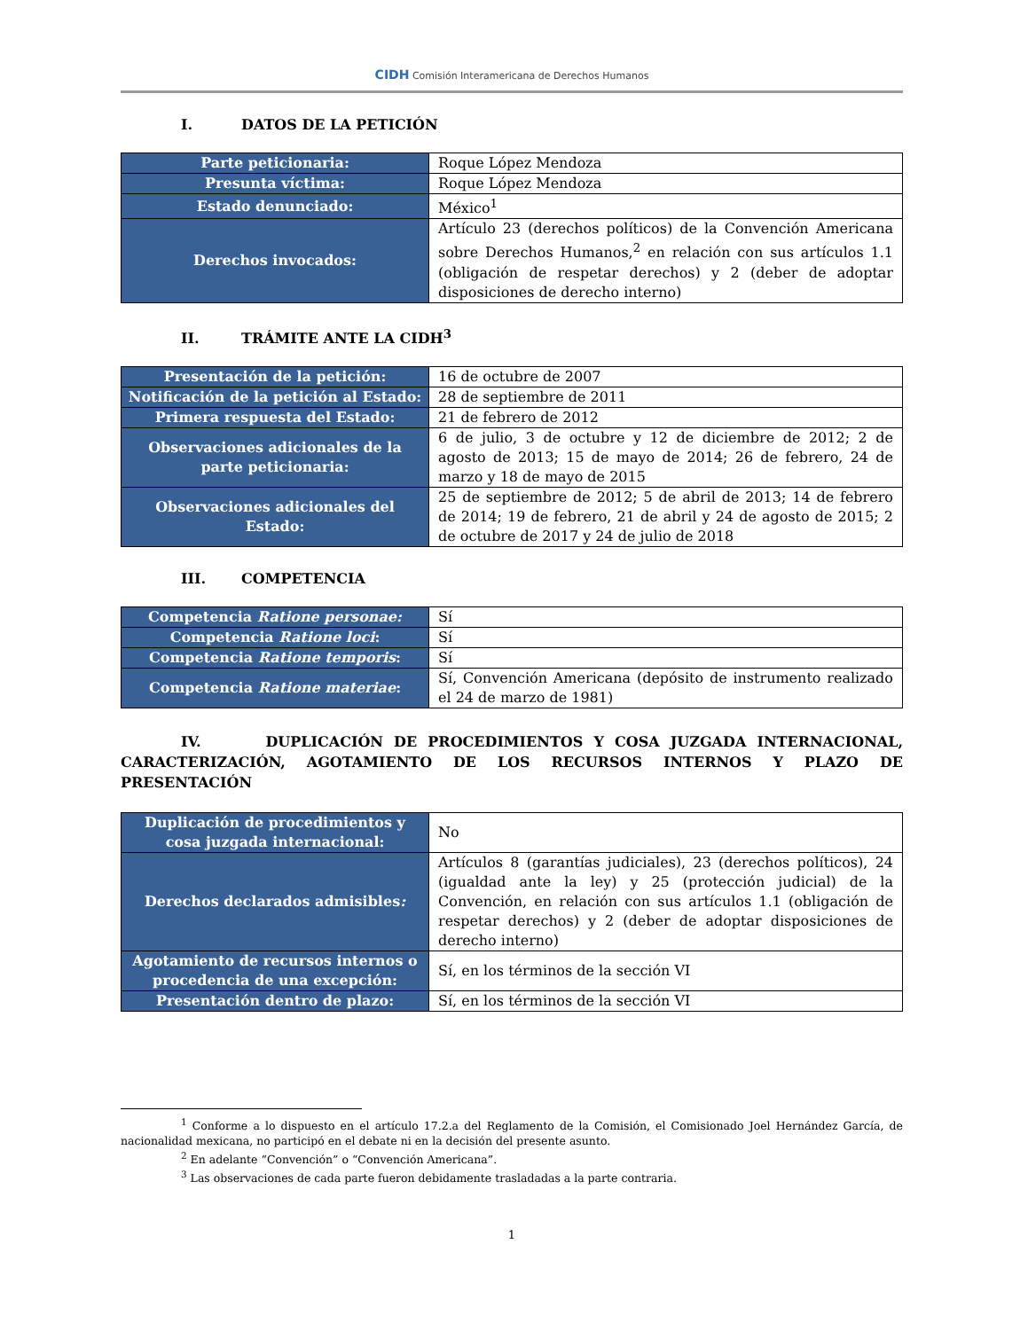CIDH Comisión Interamericana de Derechos Humanos
I. DATOS DE LA PETICIÓN
| Parte peticionaria: | Roque López Mendoza |
| Presunta víctima: | Roque López Mendoza |
| Estado denunciado: | México<sup>1</sup> |
| Derechos invocados: | Artículo 23 (derechos políticos) de la Convención Americana sobre Derechos Humanos,<sup>2</sup> en relación con sus artículos 1.1 (obligación de respetar derechos) y 2 (deber de adoptar disposiciones de derecho interno) |
II. TRÁMITE ANTE LA CIDH<sup>3</sup>
| Presentación de la petición: | 16 de octubre de 2007 |
| Notificación de la petición al Estado: | 28 de septiembre de 2011 |
| Primera respuesta del Estado: | 21 de febrero de 2012 |
| Observaciones adicionales de la parte peticionaria: | 6 de julio, 3 de octubre y 12 de diciembre de 2012; 2 de agosto de 2013; 15 de mayo de 2014; 26 de febrero, 24 de marzo y 18 de mayo de 2015 |
| Observaciones adicionales del Estado: | 25 de septiembre de 2012; 5 de abril de 2013; 14 de febrero de 2014; 19 de febrero, 21 de abril y 24 de agosto de 2015; 2 de octubre de 2017 y 24 de julio de 2018 |
III. COMPETENCIA
| Competencia Ratione personae: | Sí |
| Competencia Ratione loci : | Sí |
| Competencia Ratione temporis : | Sí |
| Competencia Ratione materiae : | Sí, Convención Americana (depósito de instrumento realizado el 24 de marzo de 1981) |
IV. DUPLICACIÓN DE PROCEDIMIENTOS Y COSA JUZGADA INTERNACIONAL, CARACTERIZACIÓN, AGOTAMIENTO DE LOS RECURSOS INTERNOS Y PLAZO DE PRESENTACIÓN
| Duplicación de procedimientos y cosa juzgada internacional: | No |
| Derechos declarados admisibles : | Artículos 8 (garantías judiciales), 23 (derechos políticos), 24 (igualdad ante la ley) y 25 (protección judicial) de la Convención, en relación con sus artículos 1.1 (obligación de respetar derechos) y 2 (deber de adoptar disposiciones de derecho interno) |
| Agotamiento de recursos internos o procedencia de una excepción: | Sí, en los términos de la sección VI |
| Presentación dentro de plazo: | Sí, en los términos de la sección VI |
<sup>1</sup> Conforme a lo dispuesto en el artículo 17.2.a del Reglamento de la Comisión, el Comisionado Joel Hernández García, de nacionalidad mexicana, no participó en el debate ni en la decisión del presente asunto.
<sup>2</sup> En adelante “Convención” o “Convención Americana”.
<sup>3</sup> Las observaciones de cada parte fueron debidamente trasladadas a la parte contraria.
1